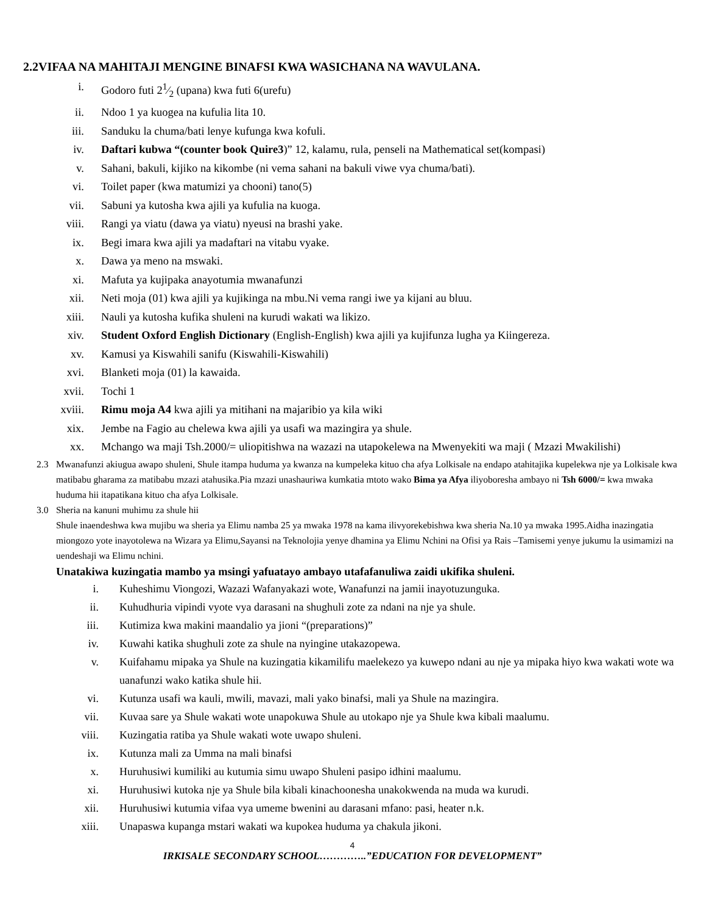2.2VIFAA NA MAHITAJI MENGINE BINAFSI KWA WASICHANA NA WAVULANA.
i. Godoro futi 21⁄2 (upana) kwa futi 6(urefu)
ii. Ndoo 1 ya kuogea na kufulia lita 10.
iii. Sanduku la chuma/bati lenye kufunga kwa kofuli.
iv. Daftari kubwa “(counter book Quire3)” 12, kalamu, rula, penseli na Mathematical set(kompasi)
v. Sahani, bakuli, kijiko na kikombe (ni vema sahani na bakuli viwe vya chuma/bati).
vi. Toilet paper (kwa matumizi ya chooni) tano(5)
vii. Sabuni ya kutosha kwa ajili ya kufulia na kuoga.
viii. Rangi ya viatu (dawa ya viatu) nyeusi na brashi yake.
ix. Begi imara kwa ajili ya madaftari na vitabu vyake.
x. Dawa ya meno na mswaki.
xi. Mafuta ya kujipaka anayotumia mwanafunzi
xii. Neti moja (01) kwa ajili ya kujikinga na mbu.Ni vema rangi iwe ya kijani au bluu.
xiii. Nauli ya kutosha kufika shuleni na kurudi wakati wa likizo.
xiv. Student Oxford English Dictionary (English-English) kwa ajili ya kujifunza lugha ya Kiingereza.
xv. Kamusi ya Kiswahili sanifu (Kiswahili-Kiswahili)
xvi. Blanketi moja (01) la kawaida.
xvii. Tochi 1
xviii. Rimu moja A4 kwa ajili ya mitihani na majaribio ya kila wiki
xix. Jembe na Fagio au chelewa kwa ajili ya usafi wa mazingira ya shule.
xx. Mchango wa maji Tsh.2000/= uliopitishwa na wazazi na utapokelewa na Mwenyekiti wa maji ( Mzazi Mwakilishi)
2.3 Mwanafunzi akiugua awapo shuleni, Shule itampa huduma ya kwanza na kumpeleka kituo cha afya Lolkisale na endapo atahitajika kupelekwa nje ya Lolkisale kwa matibabu gharama za matibabu mzazi atahusika.Pia mzazi unashauriwa kumkatia mtoto wako Bima ya Afya iliyoboresha ambayo ni Tsh 6000/= kwa mwaka huduma hii itapatikana kituo cha afya Lolkisale.
3.0 Sheria na kanuni muhimu za shule hii
Shule inaendeshwa kwa mujibu wa sheria ya Elimu namba 25 ya mwaka 1978 na kama ilivyorekebishwa kwa sheria Na.10 ya mwaka 1995.Aidha inazingatia miongozo yote inayotolewa na Wizara ya Elimu,Sayansi na Teknolojia yenye dhamina ya Elimu Nchini na Ofisi ya Rais –Tamisemi yenye jukumu la usimamizi na uendeshaji wa Elimu nchini.
Unatakiwa kuzingatia mambo ya msingi yafuatayo ambayo utafafanuliwa zaidi ukifika shuleni.
i. Kuheshimu Viongozi, Wazazi Wafanyakazi wote, Wanafunzi na jamii inayotuzunguka.
ii. Kuhudhuria vipindi vyote vya darasani na shughuli zote za ndani na nje ya shule.
iii. Kutimiza kwa makini maandalio ya jioni “(preparations)”
iv. Kuwahi katika shughuli zote za shule na nyingine utakazopewa.
v. Kuifahamu mipaka ya Shule na kuzingatia kikamilifu maelekezo ya kuwepo ndani au nje ya mipaka hiyo kwa wakati wote wa uanafunzi wako katika shule hii.
vi. Kutunza usafi wa kauli, mwili, mavazi, mali yako binafsi, mali ya Shule na mazingira.
vii. Kuvaa sare ya Shule wakati wote unapokuwa Shule au utokapo nje ya Shule kwa kibali maalumu.
viii. Kuzingatia ratiba ya Shule wakati wote uwapo shuleni.
ix. Kutunza mali za Umma na mali binafsi
x. Huruhusiwi kumiliki au kutumia simu uwapo Shuleni pasipo idhini maalumu.
xi. Huruhusiwi kutoka nje ya Shule bila kibali kinachoonesha unakokwenda na muda wa kurudi.
xii. Huruhusiwi kutumia vifaa vya umeme bwenini au darasani mfano: pasi, heater n.k.
xiii. Unapaswa kupanga mstari wakati wa kupokea huduma ya chakula jikoni.
4
IRKISALE SECONDARY SCHOOL…………..”EDUCATION FOR DEVELOPMENT”